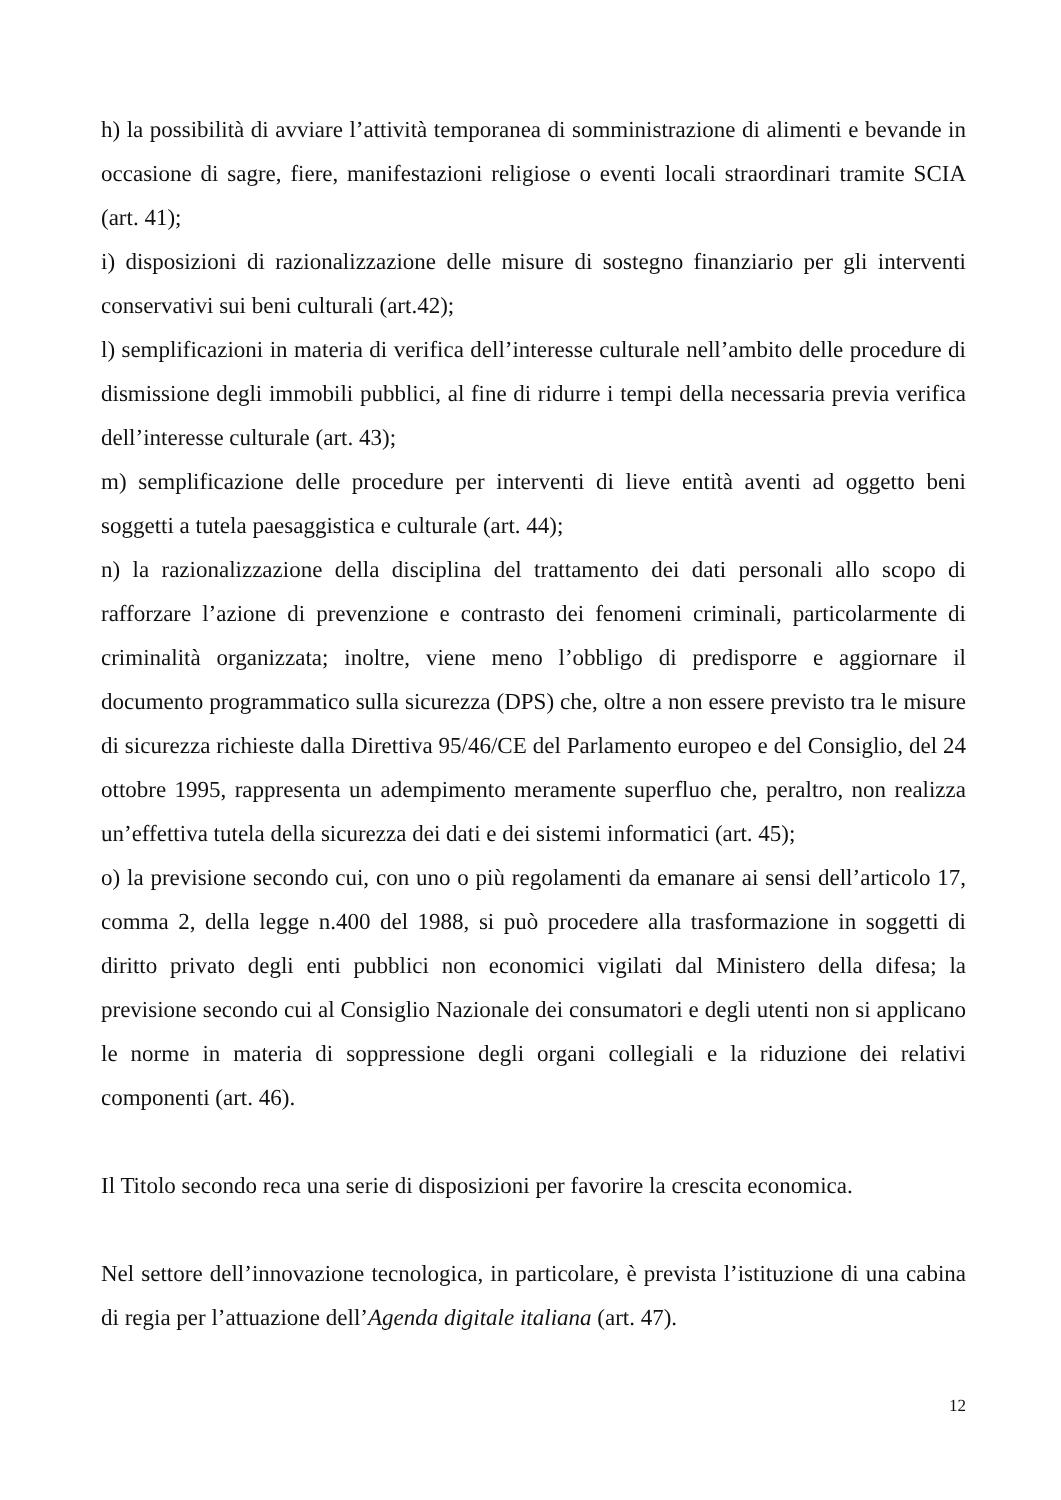h) la possibilità di avviare l’attività temporanea di somministrazione di alimenti e bevande in occasione di sagre, fiere, manifestazioni religiose o eventi locali straordinari tramite SCIA (art. 41);
i) disposizioni di razionalizzazione delle misure di sostegno finanziario per gli interventi conservativi sui beni culturali (art.42);
l) semplificazioni in materia di verifica dell’interesse culturale nell’ambito delle procedure di dismissione degli immobili pubblici, al fine di ridurre i tempi della necessaria previa verifica dell’interesse culturale (art. 43);
m) semplificazione delle procedure per interventi di lieve entità aventi ad oggetto beni soggetti a tutela paesaggistica e culturale (art. 44);
n) la razionalizzazione della disciplina del trattamento dei dati personali allo scopo di rafforzare l’azione di prevenzione e contrasto dei fenomeni criminali, particolarmente di criminalità organizzata; inoltre, viene meno l’obbligo di predisporre e aggiornare il documento programmatico sulla sicurezza (DPS) che, oltre a non essere previsto tra le misure di sicurezza richieste dalla Direttiva 95/46/CE del Parlamento europeo e del Consiglio, del 24 ottobre 1995, rappresenta un adempimento meramente superfluo che, peraltro, non realizza un’effettiva tutela della sicurezza dei dati e dei sistemi informatici (art. 45);
o) la previsione secondo cui, con uno o più regolamenti da emanare ai sensi dell’articolo 17, comma 2, della legge n.400 del 1988, si può procedere alla trasformazione in soggetti di diritto privato degli enti pubblici non economici vigilati dal Ministero della difesa; la previsione secondo cui al Consiglio Nazionale dei consumatori e degli utenti non si applicano le norme in materia di soppressione degli organi collegiali e la riduzione dei relativi componenti (art. 46).
Il Titolo secondo reca una serie di disposizioni per favorire la crescita economica.
Nel settore dell’innovazione tecnologica, in particolare, è prevista l’istituzione di una cabina di regia per l’attuazione dell’Agenda digitale italiana (art. 47).
12